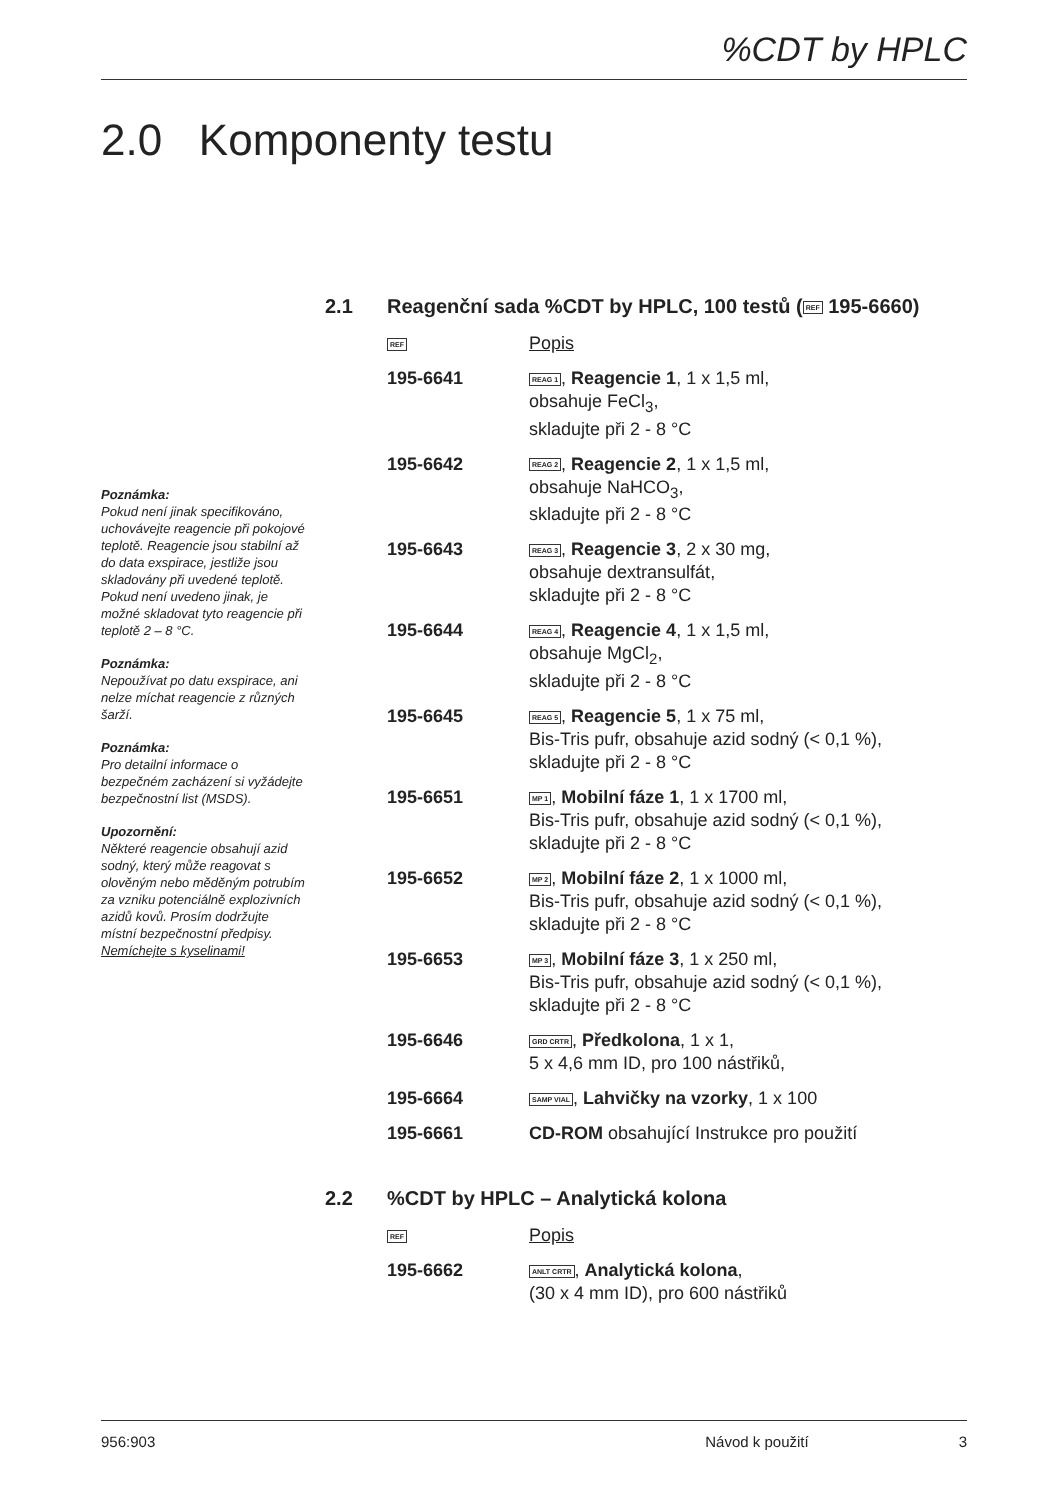%CDT by HPLC
2.0 Komponenty testu
Poznámka:
Pokud není jinak specifikováno, uchovávejte reagencie při pokojové teplotě. Reagencie jsou stabilní až do data exspirace, jestliže jsou skladovány při uvedené teplotě. Pokud není uvedeno jinak, je možné skladovat tyto reagencie při teplotě 2 – 8 °C.
Poznámka:
Nepoužívat po datu exspirace, ani nelze míchat reagencie z různých šarží.
Poznámka:
Pro detailní informace o bezpečném zacházení si vyžádejte bezpečnostní list (MSDS).
Upozornění:
Některé reagencie obsahují azid sodný, který může reagovat s olověným nebo měděným potrubím za vzniku potenciálně explozivních azidů kovů. Prosím dodržujte místní bezpečnostní předpisy.
Nemíchejte s kyselinami!
2.1 Reagenční sada %CDT by HPLC, 100 testů (REF 195-6660)
| REF | Popis |
| 195-6641 | REAG 1 , Reagencie 1 , 1 x 1,5 ml, obsahuje FeCl<sub>3</sub>, skladujte při 2 - 8 °C |
| 195-6642 | REAG 2 , Reagencie 2 , 1 x 1,5 ml, obsahuje NaHCO<sub>3</sub>, skladujte při 2 - 8 °C |
| 195-6643 | REAG 3 , Reagencie 3 , 2 x 30 mg, obsahuje dextransulfát, skladujte při 2 - 8 °C |
| 195-6644 | REAG 4 , Reagencie 4 , 1 x 1,5 ml, obsahuje MgCl<sub>2</sub>, skladujte při 2 - 8 °C |
| 195-6645 | REAG 5 , Reagencie 5 , 1 x 75 ml, Bis-Tris pufr, obsahuje azid sodný (< 0,1 %), skladujte při 2 - 8 °C |
| 195-6651 | MP 1 , Mobilní fáze 1 , 1 x 1700 ml, Bis-Tris pufr, obsahuje azid sodný (< 0,1 %), skladujte při 2 - 8 °C |
| 195-6652 | MP 2 , Mobilní fáze 2 , 1 x 1000 ml, Bis-Tris pufr, obsahuje azid sodný (< 0,1 %), skladujte při 2 - 8 °C |
| 195-6653 | MP 3 , Mobilní fáze 3 , 1 x 250 ml, Bis-Tris pufr, obsahuje azid sodný (< 0,1 %), skladujte při 2 - 8 °C |
| 195-6646 | GRD CRTR , Předkolona , 1 x 1, 5 x 4,6 mm ID, pro 100 nástřiků, |
| 195-6664 | SAMP VIAL , Lahvičky na vzorky , 1 x 100 |
| 195-6661 | CD-ROM obsahující Instrukce pro použití |
2.2%CDT by HPLC – Analytická kolona
| REF | Popis |
| 195-6662 | ANLT CRTR , Analytická kolona , (30 x 4 mm ID), pro 600 nástřiků |
956:903 Návod k použití 3